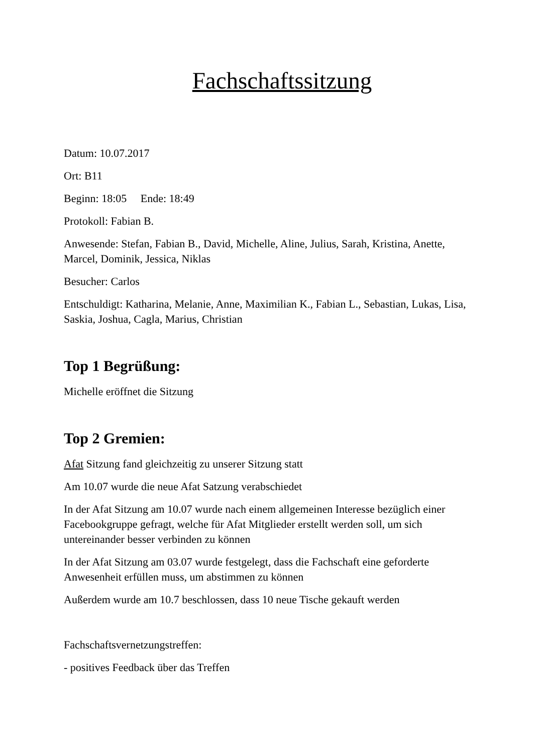Fachschaftssitzung
Datum: 10.07.2017
Ort: B11
Beginn: 18:05 Ende: 18:49
Protokoll: Fabian B.
Anwesende: Stefan, Fabian B., David, Michelle, Aline, Julius, Sarah, Kristina, Anette, Marcel, Dominik, Jessica, Niklas
Besucher: Carlos
Entschuldigt: Katharina, Melanie, Anne, Maximilian K., Fabian L., Sebastian, Lukas, Lisa, Saskia, Joshua, Cagla, Marius, Christian
Top 1 Begrüßung:
Michelle eröffnet die Sitzung
Top 2 Gremien:
Afat Sitzung fand gleichzeitig zu unserer Sitzung statt
Am 10.07 wurde die neue Afat Satzung verabschiedet
In der Afat Sitzung am 10.07 wurde nach einem allgemeinen Interesse bezüglich einer Facebookgruppe gefragt, welche für Afat Mitglieder erstellt werden soll, um sich untereinander besser verbinden zu können
In der Afat Sitzung am 03.07 wurde festgelegt, dass die Fachschaft eine geforderte Anwesenheit erfüllen muss, um abstimmen zu können
Außerdem wurde am 10.7 beschlossen, dass 10 neue Tische gekauft werden
Fachschaftsvernetzungstreffen:
- positives Feedback über das Treffen